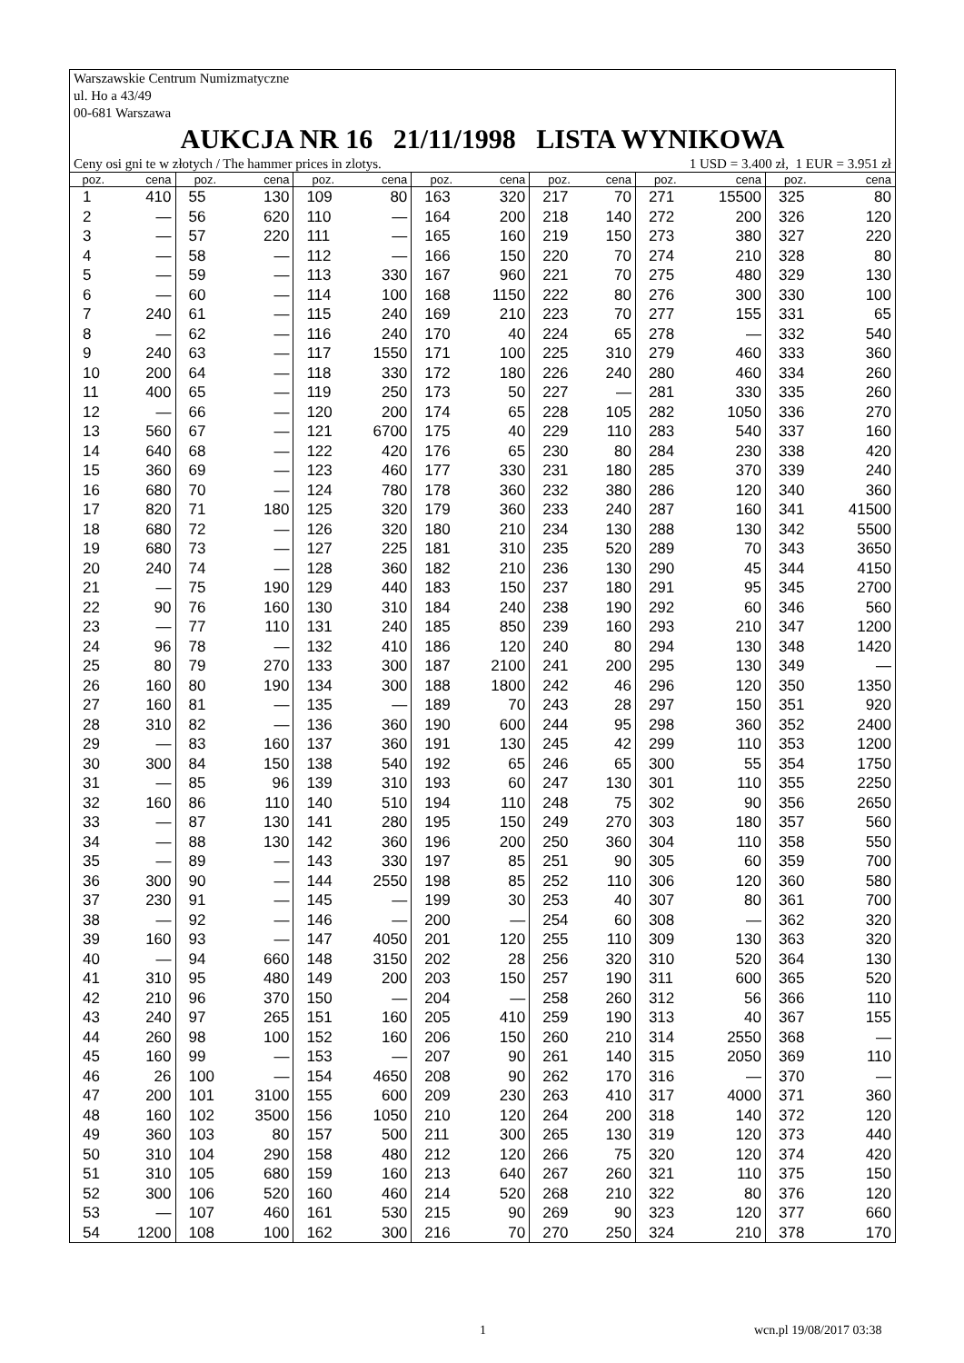Warszawskie Centrum Numizmatyczne
ul. Ho a 43/49
00-681 Warszawa
AUKCJA NR 16 21/11/1998 LISTA WYNIKOWA
Ceny osi gni te w złotych / The hammer prices in zlotys. 1 USD = 3.400 zł, 1 EUR = 3.951 zł
| poz. | cena | poz. | cena | poz. | cena | poz. | cena | poz. | cena | poz. | cena | poz. | cena |
| --- | --- | --- | --- | --- | --- | --- | --- | --- | --- | --- | --- | --- | --- |
| 1 | 410 | 55 | 130 | 109 | 80 | 163 | 320 | 217 | 70 | 271 | 15500 | 325 | 80 |
| 2 | — | 56 | 620 | 110 | — | 164 | 200 | 218 | 140 | 272 | 200 | 326 | 120 |
| 3 | — | 57 | 220 | 111 | — | 165 | 160 | 219 | 150 | 273 | 380 | 327 | 220 |
| 4 | — | 58 | — | 112 | — | 166 | 150 | 220 | 70 | 274 | 210 | 328 | 80 |
| 5 | — | 59 | — | 113 | 330 | 167 | 960 | 221 | 70 | 275 | 480 | 329 | 130 |
| 6 | — | 60 | — | 114 | 100 | 168 | 1150 | 222 | 80 | 276 | 300 | 330 | 100 |
| 7 | 240 | 61 | — | 115 | 240 | 169 | 210 | 223 | 70 | 277 | 155 | 331 | 65 |
| 8 | — | 62 | — | 116 | 240 | 170 | 40 | 224 | 65 | 278 | — | 332 | 540 |
| 9 | 240 | 63 | — | 117 | 1550 | 171 | 100 | 225 | 310 | 279 | 460 | 333 | 360 |
| 10 | 200 | 64 | — | 118 | 330 | 172 | 180 | 226 | 240 | 280 | 460 | 334 | 260 |
| 11 | 400 | 65 | — | 119 | 250 | 173 | 50 | 227 | — | 281 | 330 | 335 | 260 |
| 12 | — | 66 | — | 120 | 200 | 174 | 65 | 228 | 105 | 282 | 1050 | 336 | 270 |
| 13 | 560 | 67 | — | 121 | 6700 | 175 | 40 | 229 | 110 | 283 | 540 | 337 | 160 |
| 14 | 640 | 68 | — | 122 | 420 | 176 | 65 | 230 | 80 | 284 | 230 | 338 | 420 |
| 15 | 360 | 69 | — | 123 | 460 | 177 | 330 | 231 | 180 | 285 | 370 | 339 | 240 |
| 16 | 680 | 70 | — | 124 | 780 | 178 | 360 | 232 | 380 | 286 | 120 | 340 | 360 |
| 17 | 820 | 71 | 180 | 125 | 320 | 179 | 360 | 233 | 240 | 287 | 160 | 341 | 41500 |
| 18 | 680 | 72 | — | 126 | 320 | 180 | 210 | 234 | 130 | 288 | 130 | 342 | 5500 |
| 19 | 680 | 73 | — | 127 | 225 | 181 | 310 | 235 | 520 | 289 | 70 | 343 | 3650 |
| 20 | 240 | 74 | — | 128 | 360 | 182 | 210 | 236 | 130 | 290 | 45 | 344 | 4150 |
| 21 | — | 75 | 190 | 129 | 440 | 183 | 150 | 237 | 180 | 291 | 95 | 345 | 2700 |
| 22 | 90 | 76 | 160 | 130 | 310 | 184 | 240 | 238 | 190 | 292 | 60 | 346 | 560 |
| 23 | — | 77 | 110 | 131 | 240 | 185 | 850 | 239 | 160 | 293 | 210 | 347 | 1200 |
| 24 | 96 | 78 | — | 132 | 410 | 186 | 120 | 240 | 80 | 294 | 130 | 348 | 1420 |
| 25 | 80 | 79 | 270 | 133 | 300 | 187 | 2100 | 241 | 200 | 295 | 130 | 349 | — |
| 26 | 160 | 80 | 190 | 134 | 300 | 188 | 1800 | 242 | 46 | 296 | 120 | 350 | 1350 |
| 27 | 160 | 81 | — | 135 | — | 189 | 70 | 243 | 28 | 297 | 150 | 351 | 920 |
| 28 | 310 | 82 | — | 136 | 360 | 190 | 600 | 244 | 95 | 298 | 360 | 352 | 2400 |
| 29 | — | 83 | 160 | 137 | 360 | 191 | 130 | 245 | 42 | 299 | 110 | 353 | 1200 |
| 30 | 300 | 84 | 150 | 138 | 540 | 192 | 65 | 246 | 65 | 300 | 55 | 354 | 1750 |
| 31 | — | 85 | 96 | 139 | 310 | 193 | 60 | 247 | 130 | 301 | 110 | 355 | 2250 |
| 32 | 160 | 86 | 110 | 140 | 510 | 194 | 110 | 248 | 75 | 302 | 90 | 356 | 2650 |
| 33 | — | 87 | 130 | 141 | 280 | 195 | 150 | 249 | 270 | 303 | 180 | 357 | 560 |
| 34 | — | 88 | 130 | 142 | 360 | 196 | 200 | 250 | 360 | 304 | 110 | 358 | 550 |
| 35 | — | 89 | — | 143 | 330 | 197 | 85 | 251 | 90 | 305 | 60 | 359 | 700 |
| 36 | 300 | 90 | — | 144 | 2550 | 198 | 85 | 252 | 110 | 306 | 120 | 360 | 580 |
| 37 | 230 | 91 | — | 145 | — | 199 | 30 | 253 | 40 | 307 | 80 | 361 | 700 |
| 38 | — | 92 | — | 146 | — | 200 | — | 254 | 60 | 308 | — | 362 | 320 |
| 39 | 160 | 93 | — | 147 | 4050 | 201 | 120 | 255 | 110 | 309 | 130 | 363 | 320 |
| 40 | — | 94 | 660 | 148 | 3150 | 202 | 28 | 256 | 320 | 310 | 520 | 364 | 130 |
| 41 | 310 | 95 | 480 | 149 | 200 | 203 | 150 | 257 | 190 | 311 | 600 | 365 | 520 |
| 42 | 210 | 96 | 370 | 150 | — | 204 | — | 258 | 260 | 312 | 56 | 366 | 110 |
| 43 | 240 | 97 | 265 | 151 | 160 | 205 | 410 | 259 | 190 | 313 | 40 | 367 | 155 |
| 44 | 260 | 98 | 100 | 152 | 160 | 206 | 150 | 260 | 210 | 314 | 2550 | 368 | — |
| 45 | 160 | 99 | — | 153 | — | 207 | 90 | 261 | 140 | 315 | 2050 | 369 | 110 |
| 46 | 26 | 100 | — | 154 | 4650 | 208 | 90 | 262 | 170 | 316 | — | 370 | — |
| 47 | 200 | 101 | 3100 | 155 | 600 | 209 | 230 | 263 | 410 | 317 | 4000 | 371 | 360 |
| 48 | 160 | 102 | 3500 | 156 | 1050 | 210 | 120 | 264 | 200 | 318 | 140 | 372 | 120 |
| 49 | 360 | 103 | 80 | 157 | 500 | 211 | 300 | 265 | 130 | 319 | 120 | 373 | 440 |
| 50 | 310 | 104 | 290 | 158 | 480 | 212 | 120 | 266 | 75 | 320 | 120 | 374 | 420 |
| 51 | 310 | 105 | 680 | 159 | 160 | 213 | 640 | 267 | 260 | 321 | 110 | 375 | 150 |
| 52 | 300 | 106 | 520 | 160 | 460 | 214 | 520 | 268 | 210 | 322 | 80 | 376 | 120 |
| 53 | — | 107 | 460 | 161 | 530 | 215 | 90 | 269 | 90 | 323 | 120 | 377 | 660 |
| 54 | 1200 | 108 | 100 | 162 | 300 | 216 | 70 | 270 | 250 | 324 | 210 | 378 | 170 |
1 wcn.pl 19/08/2017 03:38